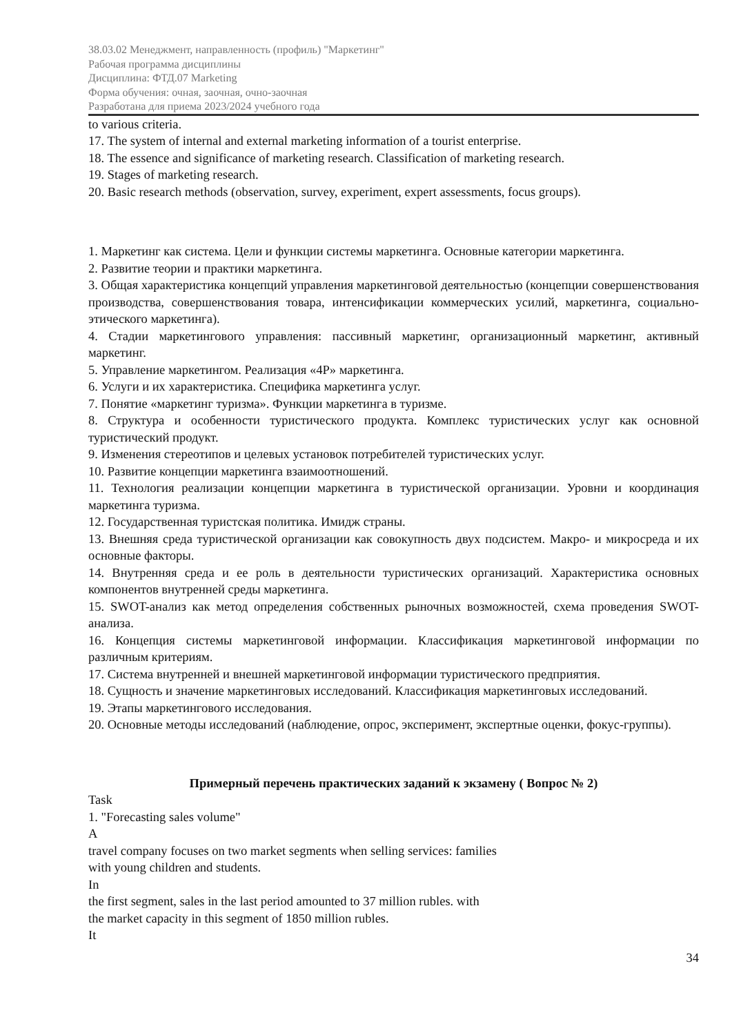38.03.02 Менеджмент, направленность (профиль) "Маркетинг"
Рабочая программа дисциплины
Дисциплина: ФТД.07 Marketing
Форма обучения: очная, заочная, очно-заочная
Разработана для приема 2023/2024 учебного года
to various criteria.
17. The system of internal and external marketing information of a tourist enterprise.
18. The essence and significance of marketing research. Classification of marketing research.
19. Stages of marketing research.
20. Basic research methods (observation, survey, experiment, expert assessments, focus groups).
1. Маркетинг как система. Цели и функции системы маркетинга. Основные категории маркетинга.
2. Развитие теории и практики маркетинга.
3. Общая характеристика концепций управления маркетинговой деятельностью (концепции совершенствования производства, совершенствования товара, интенсификации коммерческих усилий, маркетинга, социально-этического маркетинга).
4. Стадии маркетингового управления: пассивный маркетинг, организационный маркетинг, активный маркетинг.
5. Управление маркетингом. Реализация «4P» маркетинга.
6. Услуги и их характеристика. Специфика маркетинга услуг.
7. Понятие «маркетинг туризма». Функции маркетинга в туризме.
8. Структура и особенности туристического продукта. Комплекс туристических услуг как основной туристический продукт.
9. Изменения стереотипов и целевых установок потребителей туристических услуг.
10. Развитие концепции маркетинга взаимоотношений.
11. Технология реализации концепции маркетинга в туристической организации. Уровни и координация маркетинга туризма.
12. Государственная туристская политика. Имидж страны.
13. Внешняя среда туристической организации как совокупность двух подсистем. Макро- и микросреда и их основные факторы.
14. Внутренняя среда и ее роль в деятельности туристических организаций. Характеристика основных компонентов внутренней среды маркетинга.
15. SWOT-анализ как метод определения собственных рыночных возможностей, схема проведения SWOT-анализа.
16. Концепция системы маркетинговой информации. Классификация маркетинговой информации по различным критериям.
17. Система внутренней и внешней маркетинговой информации туристического предприятия.
18. Сущность и значение маркетинговых исследований. Классификация маркетинговых исследований.
19. Этапы маркетингового исследования.
20. Основные методы исследований (наблюдение, опрос, эксперимент, экспертные оценки, фокус-группы).
Примерный перечень практических заданий к экзамену ( Вопрос № 2)
Task
1. "Forecasting sales volume"
A
travel company focuses on two market segments when selling services: families
with young children and students.
In
the first segment, sales in the last period amounted to 37 million rubles. with
the market capacity in this segment of 1850 million rubles.
It
34